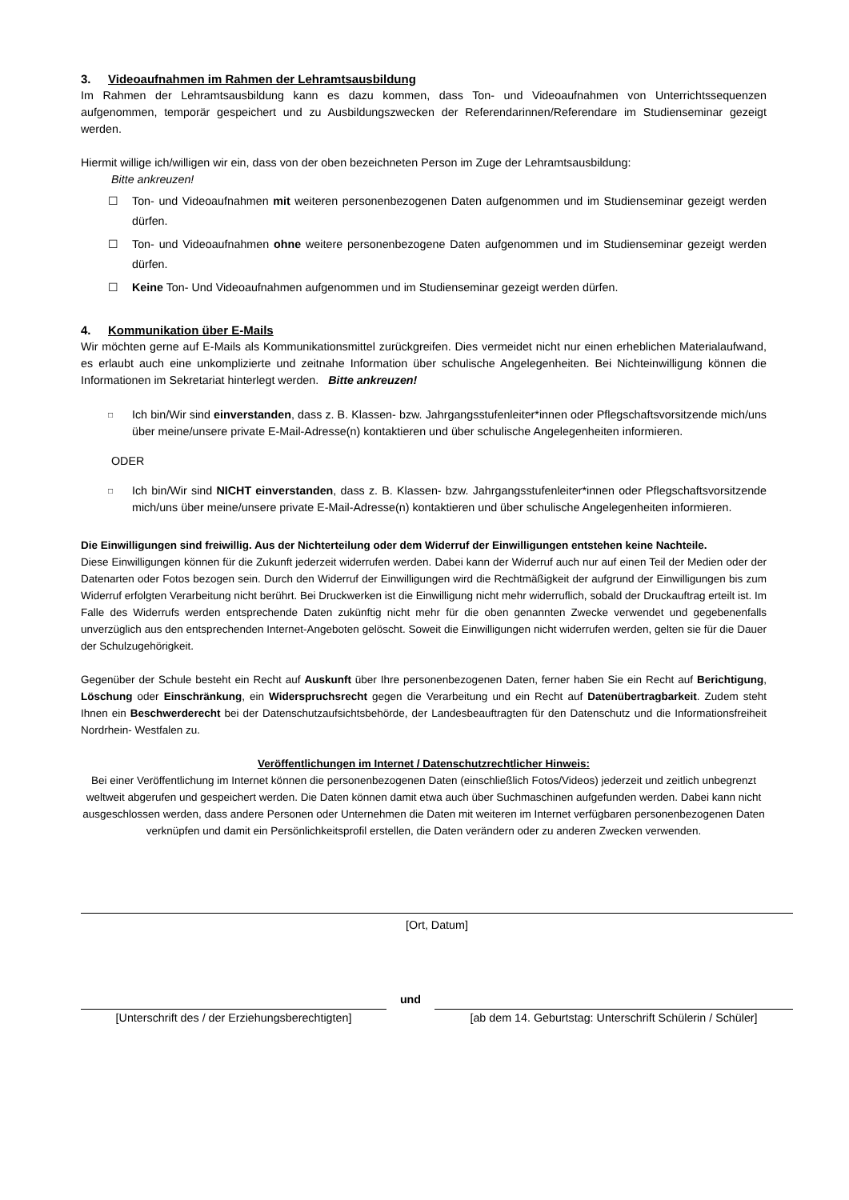3. Videoaufnahmen im Rahmen der Lehramtsausbildung
Im Rahmen der Lehramtsausbildung kann es dazu kommen, dass Ton- und Videoaufnahmen von Unterrichtssequenzen aufgenommen, temporär gespeichert und zu Ausbildungszwecken der Referendarinnen/Referendare im Studienseminar gezeigt werden.
Hiermit willige ich/willigen wir ein, dass von der oben bezeichneten Person im Zuge der Lehramtsausbildung:
Bitte ankreuzen!
☐ Ton- und Videoaufnahmen mit weiteren personenbezogenen Daten aufgenommen und im Studienseminar gezeigt werden dürfen.
☐ Ton- und Videoaufnahmen ohne weitere personenbezogene Daten aufgenommen und im Studienseminar gezeigt werden dürfen.
☐ Keine Ton- Und Videoaufnahmen aufgenommen und im Studienseminar gezeigt werden dürfen.
4. Kommunikation über E-Mails
Wir möchten gerne auf E-Mails als Kommunikationsmittel zurückgreifen. Dies vermeidet nicht nur einen erheblichen Materialaufwand, es erlaubt auch eine unkomplizierte und zeitnahe Information über schulische Angelegenheiten. Bei Nichteinwilligung können die Informationen im Sekretariat hinterlegt werden. Bitte ankreuzen!
□
Ich bin/Wir sind einverstanden, dass z. B. Klassen- bzw. Jahrgangsstufenleiter*innen oder Pflegschaftsvorsitzende mich/uns über meine/unsere private E-Mail-Adresse(n) kontaktieren und über schulische Angelegenheiten informieren.
ODER
□
Ich bin/Wir sind NICHT einverstanden, dass z. B. Klassen- bzw. Jahrgangsstufenleiter*innen oder Pflegschaftsvorsitzende mich/uns über meine/unsere private E-Mail-Adresse(n) kontaktieren und über schulische Angelegenheiten informieren.
Die Einwilligungen sind freiwillig. Aus der Nichterteilung oder dem Widerruf der Einwilligungen entstehen keine Nachteile.
Diese Einwilligungen können für die Zukunft jederzeit widerrufen werden. Dabei kann der Widerruf auch nur auf einen Teil der Medien oder der Datenarten oder Fotos bezogen sein. Durch den Widerruf der Einwilligungen wird die Rechtmäßigkeit der aufgrund der Einwilligungen bis zum Widerruf erfolgten Verarbeitung nicht berührt. Bei Druckwerken ist die Einwilligung nicht mehr widerruflich, sobald der Druckauftrag erteilt ist. Im Falle des Widerrufs werden entsprechende Daten zukünftig nicht mehr für die oben genannten Zwecke verwendet und gegebenenfalls unverzüglich aus den entsprechenden Internet-Angeboten gelöscht. Soweit die Einwilligungen nicht widerrufen werden, gelten sie für die Dauer der Schulzugehörigkeit.
Gegenüber der Schule besteht ein Recht auf Auskunft über Ihre personenbezogenen Daten, ferner haben Sie ein Recht auf Berichtigung, Löschung oder Einschränkung, ein Widerspruchsrecht gegen die Verarbeitung und ein Recht auf Datenübertragbarkeit. Zudem steht Ihnen ein Beschwerderecht bei der Datenschutzaufsichtsbehörde, der Landesbeauftragten für den Datenschutz und die Informationsfreiheit Nordrhein- Westfalen zu.
Veröffentlichungen im Internet / Datenschutzrechtlicher Hinweis:
Bei einer Veröffentlichung im Internet können die personenbezogenen Daten (einschließlich Fotos/Videos) jederzeit und zeitlich unbegrenzt weltweit abgerufen und gespeichert werden. Die Daten können damit etwa auch über Suchmaschinen aufgefunden werden. Dabei kann nicht ausgeschlossen werden, dass andere Personen oder Unternehmen die Daten mit weiteren im Internet verfügbaren personenbezogenen Daten verknüpfen und damit ein Persönlichkeitsprofil erstellen, die Daten verändern oder zu anderen Zwecken verwenden.
[Ort, Datum]
und
[Unterschrift des / der Erziehungsberechtigten]
[ab dem 14. Geburtstag: Unterschrift Schülerin / Schüler]